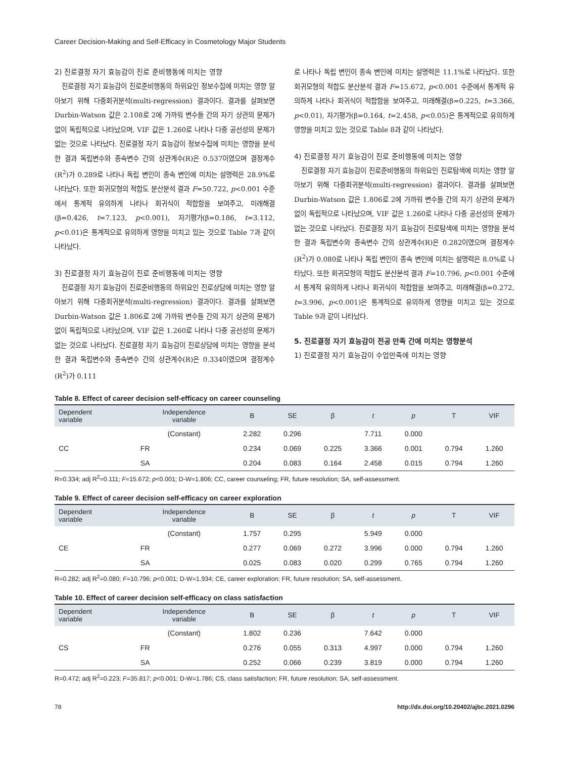Career Decision-Making and Self-Efficacy in Cosmetology Major Students
2) 진로결정 자기 효능감이 진로 준비행동에 미치는 영향
진로결정 자기 효능감이 진로준비행동의 하위요인 정보수집에 미치는 영향 알아보기 위해 다중회귀분석(multi-regression) 결과이다. 결과를 살펴보면 Durbin-Watson 값은 2.108로 2에 가까워 변수들 간의 자기 상관의 문제가 없이 독립적으로 나타났으며, VIF 값은 1.260로 나타나 다중 공선성의 문제가 없는 것으로 나타났다. 진로결정 자기 효능감이 정보수집에 미치는 영향을 분석한 결과 독립변수와 종속변수 간의 상관계수(R)은 0.537이였으며 결정계수(R<sup>2</sup>)가 0.289로 나타나 독립 변인이 종속 변인에 미치는 설명력은 28.9%로 나타났다. 또한 회귀모형의 적합도 분산분석 결과 F=50.722, p<0.001 수준에서 통계적 유의하게 나타나 회귀식이 적합함을 보여주고, 미래해결(β=0.426, t=7.123, p<0.001), 자기평가(β=0.186, t=3.112, p<0.01)은 통계적으로 유의하게 영향을 미치고 있는 것으로 Table 7과 같이 나타났다.
3) 진로결정 자기 효능감이 진로 준비행동에 미치는 영향
진로결정 자기 효능감이 진로준비행동의 하위요인 진로상담에 미치는 영향 알아보기 위해 다중회귀분석(multi-regression) 결과이다. 결과를 살펴보면 Durbin-Watson 값은 1.806로 2에 가까워 변수들 간의 자기 상관의 문제가 없이 독립적으로 나타났으며, VIF 값은 1.260로 나타나 다중 공선성의 문제가 없는 것으로 나타났다. 진로결정 자기 효능감이 진로상담에 미치는 영향을 분석한 결과 독립변수와 종속변수 간의 상관계수(R)은 0.334이였으며 결정계수(R<sup>2</sup>)가 0.111
로 나타나 독립 변인이 종속 변인에 미치는 설명력은 11.1%로 나타났다. 또한 회귀모형의 적합도 분산분석 결과 F=15.672, p<0.001 수준에서 통계적 유의하게 나타나 회귀식이 적합함을 보여주고, 미래해결(β=0.225, t=3.366, p<0.01), 자기평가(β=0.164, t=2.458, p<0.05)은 통계적으로 유의하게 영향을 미치고 있는 것으로 Table 8과 같이 나타났다.
4) 진로결정 자기 효능감이 진로 준비행동에 미치는 영향
진로결정 자기 효능감이 진로준비행동의 하위요인 진로탐색에 미치는 영향 알아보기 위해 다중회귀분석(multi-regression) 결과이다. 결과를 살펴보면 Durbin-Watson 값은 1.806로 2에 가까워 변수들 간의 자기 상관의 문제가 없이 독립적으로 나타났으며, VIF 값은 1.260로 나타나 다중 공선성의 문제가 없는 것으로 나타났다. 진로결정 자기 효능감이 진로탐색에 미치는 영향을 분석한 결과 독립변수와 종속변수 간의 상관계수(R)은 0.282이였으며 결정계수(R<sup>2</sup>)가 0.080로 나타나 독립 변인이 종속 변인에 미치는 설명력은 8.0%로 나타났다. 또한 회귀모형의 적합도 분산분석 결과 F=10.796, p<0.001 수준에서 통계적 유의하게 나타나 회귀식이 적합함을 보여주고, 미래해결(β=0.272, t=3.996, p<0.001)은 통계적으로 유의하게 영향을 미치고 있는 것으로 Table 9과 같이 나타났다.
5. 진로결정 자기 효능감이 전공 만족 간에 미치는 영향분석
1) 진로결정 자기 효능감이 수업만족에 미치는 영향
Table 8. Effect of career decision self-efficacy on career counseling
| Dependent variable | Independence variable | B | SE | β | t | p | T | VIF |
| --- | --- | --- | --- | --- | --- | --- | --- | --- |
| CC | (Constant) | 2.282 | 0.296 | | 7.711 | 0.000 | | |
| | FR | 0.234 | 0.069 | 0.225 | 3.366 | 0.001 | 0.794 | 1.260 |
| | SA | 0.204 | 0.083 | 0.164 | 2.458 | 0.015 | 0.794 | 1.260 |
R=0.334; adj R<sup>2</sup>=0.111; F=15.672; p<0.001; D-W=1.806; CC, career counseling; FR, future resolution; SA, self-assessment.
Table 9. Effect of career decision self-efficacy on career exploration
| Dependent variable | Independence variable | B | SE | β | t | p | T | VIF |
| --- | --- | --- | --- | --- | --- | --- | --- | --- |
| CE | (Constant) | 1.757 | 0.295 | | 5.949 | 0.000 | | |
| | FR | 0.277 | 0.069 | 0.272 | 3.996 | 0.000 | 0.794 | 1.260 |
| | SA | 0.025 | 0.083 | 0.020 | 0.299 | 0.765 | 0.794 | 1.260 |
R=0.282; adj R<sup>2</sup>=0.080; F=10.796; p<0.001; D-W=1.934; CE, career exploration; FR, future resolution; SA, self-assessment.
Table 10. Effect of career decision self-efficacy on class satisfaction
| Dependent variable | Independence variable | B | SE | β | t | p | T | VIF |
| --- | --- | --- | --- | --- | --- | --- | --- | --- |
| CS | (Constant) | 1.802 | 0.236 | | 7.642 | 0.000 | | |
| | FR | 0.276 | 0.055 | 0.313 | 4.997 | 0.000 | 0.794 | 1.260 |
| | SA | 0.252 | 0.066 | 0.239 | 3.819 | 0.000 | 0.794 | 1.260 |
R=0.472; adj R<sup>2</sup>=0.223; F=35.817; p<0.001; D-W=1.786; CS, class satisfaction; FR, future resolution; SA, self-assessment.
78 http://dx.doi.org/10.20402/ajbc.2021.0296